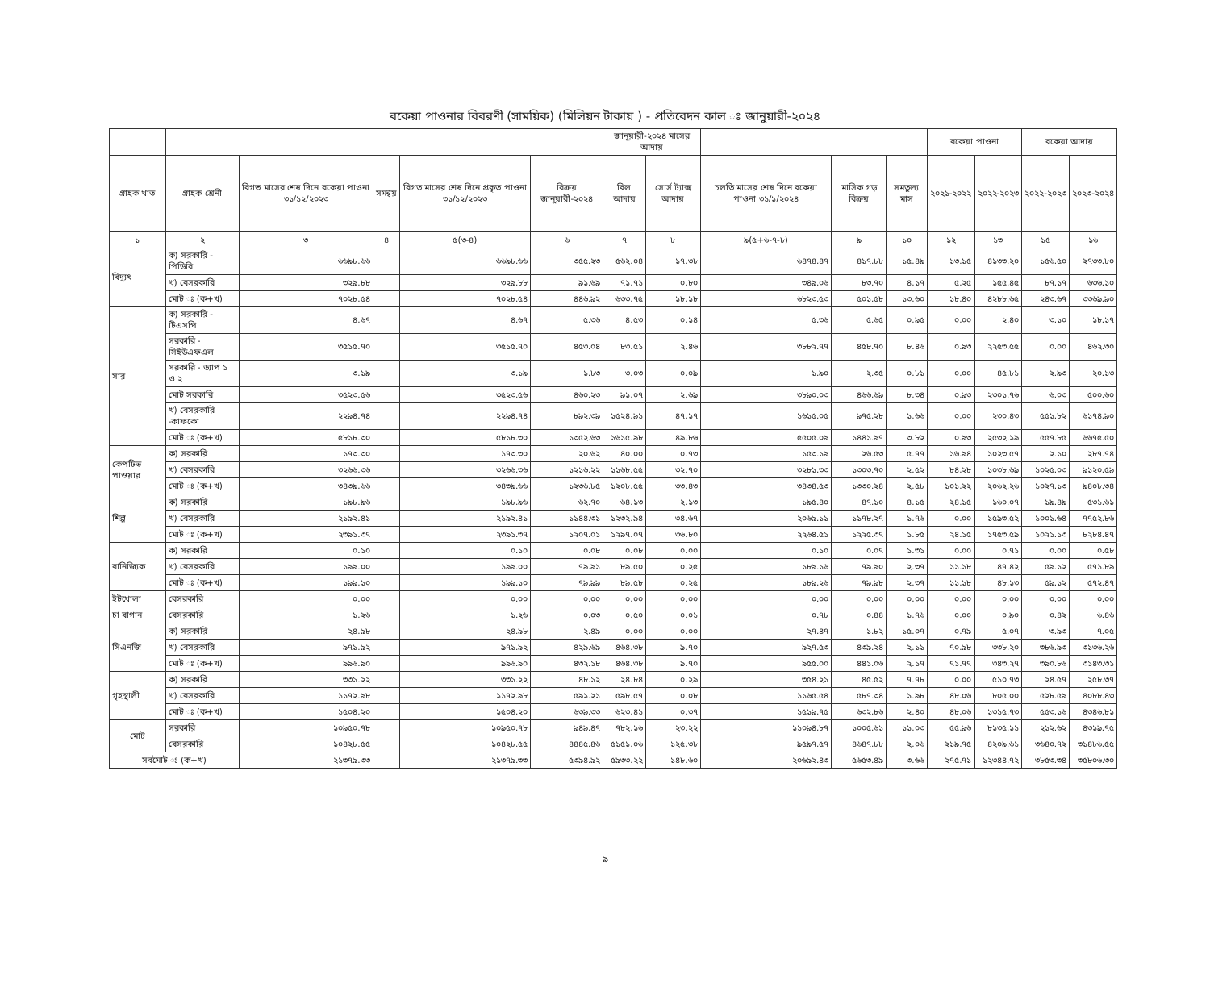বকেয়া পাওনার বিবরণী (সাময়িক) (মিলিয়ন টাকায় ) - প্রতিবেদন কাল ঃ জানুয়ারী-২০২৪
| | | | | | | জানুয়ারী-২০২৪ মাসের আদায় | | | | | বকেয়া পাওনা | | বকেয়া আদায় | |
| --- | --- | --- | --- | --- | --- | --- | --- | --- | --- | --- | --- | --- | --- | --- |
| গ্রাহক খাত | গ্রাহক শ্রেনী | বিগত মাসের শেষ দিনে বকেয়া পাওনা ৩১/১২/২০২৩ | সমন্বয় | বিগত মাসের শেষ দিনে প্রকৃত পাওনা ৩১/১২/২০২৩ | বিক্রয় জানুয়ারী-২০২৪ | বিল আদায় | সোর্স ট্যাক্স আদায় | চলতি মাসের শেষ দিনে বকেয়া পাওনা ৩১/১/২০২৪ | মাসিক গড় বিক্রয় | সমতুল্য মাস | ২০২১-২০২২ | ২০২২-২০২৩ | ২০২২-২০২৩ | ২০২৩-২০২৪ |
| ১ | ২ | ৩ | ৪ | ৫(৩-৪) | ৬ | ৭ | ৮ | ৯(৫+৬-৭-৮) | ৯ | ১০ | ১২ | ১৩ | ১৫ | ১৬ |
| বিদ্যুৎ | ক) সরকারি - পিডিবি | ৬৬৯৮.৬৬ | | ৬৬৯৮.৬৬ | ৩৫৫.২৩ | ৫৬২.০৪ | ১৭.৩৮ | ৬৪৭৪.৪৭ | ৪১৭.৮৮ | ১৫.৪৯ | ১৩.১৫ | ৪১৩৩.২০ | ১৫৬.৫০ | ২৭৩৩.৮০ |
| | খ) বেসরকারি | ৩২৯.৮৮ | | ৩২৯.৮৮ | ৯১.৬৯ | ৭১.৭১ | ০.৮০ | ৩৪৯.০৬ | ৮৩.৭০ | ৪.১৭ | ৫.২৫ | ১৫৫.৪৫ | ৮৭.১৭ | ৬৩৬.১০ |
| | মোট ঃ (ক+খ) | ৭০২৮.৫৪ | | ৭০২৮.৫৪ | ৪৪৬.৯২ | ৬৩৩.৭৫ | ১৮.১৮ | ৬৮২৩.৫৩ | ৫০১.৫৮ | ১৩.৬০ | ১৮.৪০ | ৪২৮৮.৬৫ | ২৪৩.৬৭ | ৩৩৬৯.৯০ |
| সার | ক) সরকারি - টিএসপি | ৪.৬৭ | | ৪.৬৭ | ৫.৩৬ | ৪.৫৩ | ০.১৪ | ৫.৩৬ | ৫.৬৫ | ০.৯৫ | ০.০০ | ২.৪০ | ৩.১০ | ১৮.১৭ |
| | সরকারি - সিইউএফএল | ৩৫১৫.৭০ | | ৩৫১৫.৭০ | ৪৫৩.০৪ | ৮৩.৫১ | ২.৪৬ | ৩৮৮২.৭৭ | ৪৫৮.৭০ | ৮.৪৬ | ০.৯৩ | ২২৫৩.৫৫ | ০.০০ | ৪৬২.৩০ |
| | সরকারি - ড্যাপ ১ ও ২ | ৩.১৯ | | ৩.১৯ | ১.৮৩ | ৩.০৩ | ০.০৯ | ১.৯০ | ২.৩৫ | ০.৮১ | ০.০০ | ৪৫.৮১ | ২.৯৩ | ২০.১৩ |
| | মোট সরকারি | ৩৫২৩.৫৬ | | ৩৫২৩.৫৬ | ৪৬০.২৩ | ৯১.০৭ | ২.৬৯ | ৩৮৯০.০৩ | ৪৬৬.৬৯ | ৮.৩৪ | ০.৯৩ | ২৩০১.৭৬ | ৬.০৩ | ৫০০.৬০ |
| | খ) বেসরকারি -কাফকো | ২২৯৪.৭৪ | | ২২৯৪.৭৪ | ৮৯২.৩৯ | ১৫২৪.৯১ | ৪৭.১৭ | ১৬১৫.০৫ | ৯৭৫.২৮ | ১.৬৬ | ০.০০ | ২৩০.৪৩ | ৫৫১.৮২ | ৬১৭৪.৯০ |
| | মোট ঃ (ক+খ) | ৫৮১৮.৩০ | | ৫৮১৮.৩০ | ১৩৫২.৬৩ | ১৬১৫.৯৮ | ৪৯.৮৬ | ৫৫০৫.০৯ | ১৪৪১.৯৭ | ৩.৮২ | ০.৯৩ | ২৫৩২.১৯ | ৫৫৭.৮৫ | ৬৬৭৫.৫০ |
| কেপটিভ পাওয়ার | ক) সরকারি | ১৭৩.৩০ | | ১৭৩.৩০ | ২০.৬২ | ৪০.০০ | ০.৭৩ | ১৫৩.১৯ | ২৬.৫৩ | ৫.৭৭ | ১৬.৯৪ | ১০২৩.৫৭ | ২.১০ | ২৮৭.৭৪ |
| | খ) বেসরকারি | ৩২৬৬.৩৬ | | ৩২৬৬.৩৬ | ১২১৬.২২ | ১১৬৮.৫৫ | ৩২.৭০ | ৩২৮১.৩৩ | ১৩০৩.৭০ | ২.৫২ | ৮৪.২৮ | ১০৩৮.৬৯ | ১০২৫.০৩ | ৯১২০.৫৯ |
| | মোট ঃ (ক+খ) | ৩৪৩৯.৬৬ | | ৩৪৩৯.৬৬ | ১২৩৬.৮৫ | ১২০৮.৫৫ | ৩৩.৪৩ | ৩৪৩৪.৫৩ | ১৩৩০.২৪ | ২.৫৮ | ১০১.২২ | ২০৬২.২৬ | ১০২৭.১৩ | ৯৪০৮.৩৪ |
| শিল্প | ক) সরকারি | ১৯৮.৯৬ | | ১৯৮.৯৬ | ৬২.৭০ | ৬৪.১৩ | ২.১৩ | ১৯৫.৪০ | ৪৭.১০ | ৪.১৫ | ২৪.১৫ | ১৬০.০৭ | ১৯.৪৯ | ৫৩১.৬১ |
| | খ) বেসরকারি | ২১৯২.৪১ | | ২১৯২.৪১ | ১১৪৪.৩১ | ১২৩২.৯৪ | ৩৪.৬৭ | ২০৬৯.১১ | ১১৭৮.২৭ | ১.৭৬ | ০.০০ | ১৫৯৩.৫২ | ১০০১.৬৪ | ৭৭৫২.৮৬ |
| | মোট ঃ (ক+খ) | ২৩৯১.৩৭ | | ২৩৯১.৩৭ | ১২০৭.০১ | ১২৯৭.০৭ | ৩৬.৮০ | ২২৬৪.৫১ | ১২২৫.৩৭ | ১.৮৫ | ২৪.১৫ | ১৭৫৩.৫৯ | ১০২১.১৩ | ৮২৮৪.৪৭ |
| বানিজ্যিক | ক) সরকারি | ০.১০ | | ০.১০ | ০.০৮ | ০.০৮ | ০.০০ | ০.১০ | ০.০৭ | ১.৩১ | ০.০০ | ০.৭১ | ০.০০ | ০.৫৮ |
| | খ) বেসরকারি | ১৯৯.০০ | | ১৯৯.০০ | ৭৯.৯১ | ৮৯.৫০ | ০.২৫ | ১৮৯.১৬ | ৭৯.৯০ | ২.৩৭ | ১১.১৮ | ৪৭.৪২ | ৫৯.১২ | ৫৭১.৮৯ |
| | মোট ঃ (ক+খ) | ১৯৯.১০ | | ১৯৯.১০ | ৭৯.৯৯ | ৮৯.৫৮ | ০.২৫ | ১৮৯.২৬ | ৭৯.৯৮ | ২.৩৭ | ১১.১৮ | ৪৮.১৩ | ৫৯.১২ | ৫৭২.৪৭ |
| ইটখোলা | বেসরকারি | ০.০০ | | ০.০০ | ০.০০ | ০.০০ | ০.০০ | ০.০০ | ০.০০ | ০.০০ | ০.০০ | ০.০০ | ০.০০ | ০.০০ |
| চা বাগান | বেসরকারি | ১.২৬ | | ১.২৬ | ০.০৩ | ০.৫০ | ০.০১ | ০.৭৮ | ০.৪৪ | ১.৭৬ | ০.০০ | ০.৯০ | ০.৪২ | ৬.৪৬ |
| সিএনজি | ক) সরকারি | ২৪.৯৮ | | ২৪.৯৮ | ২.৪৯ | ০.০০ | ০.০০ | ২৭.৪৭ | ১.৮২ | ১৫.০৭ | ০.৭৯ | ৫.০৭ | ৩.৯৩ | ৭.০৫ |
| | খ) বেসরকারি | ৯৭১.৯২ | | ৯৭১.৯২ | ৪২৯.৬৯ | ৪৬৪.৩৮ | ৯.৭০ | ৯২৭.৫৩ | ৪৩৯.২৪ | ২.১১ | ৭০.৯৮ | ৩৩৮.২০ | ৩৮৬.৯৩ | ৩১৩৬.২৬ |
| | মোট ঃ (ক+খ) | ৯৯৬.৯০ | | ৯৯৬.৯০ | ৪৩২.১৮ | ৪৬৪.৩৮ | ৯.৭০ | ৯৫৫.০০ | ৪৪১.০৬ | ২.১৭ | ৭১.৭৭ | ৩৪৩.২৭ | ৩৯০.৮৬ | ৩১৪৩.৩১ |
| গৃহস্থালী | ক) সরকারি | ৩৩১.২২ | | ৩৩১.২২ | ৪৮.১২ | ২৪.৮৪ | ০.২৯ | ৩৫৪.২১ | ৪৫.৫২ | ৭.৭৮ | ০.০০ | ৫১০.৭৩ | ২৪.৫৭ | ২৫৮.৩৭ |
| | খ) বেসরকারি | ১১৭২.৯৮ | | ১১৭২.৯৮ | ৫৯১.২১ | ৫৯৮.৫৭ | ০.০৮ | ১১৬৫.৫৪ | ৫৮৭.৩৪ | ১.৯৮ | ৪৮.০৬ | ৮০৫.০০ | ৫২৮.৫৯ | ৪০৮৮.৪৩ |
| | মোট ঃ (ক+খ) | ১৫০৪.২০ | | ১৫০৪.২০ | ৬৩৯.৩৩ | ৬২৩.৪১ | ০.৩৭ | ১৫১৯.৭৫ | ৬৩২.৮৬ | ২.৪০ | ৪৮.০৬ | ১৩১৫.৭৩ | ৫৫৩.১৬ | ৪৩৪৬.৮১ |
| মোট | সরকারি | ১০৯৫০.৭৮ | | ১০৯৫০.৭৮ | ৯৪৯.৪৭ | ৭৮২.১৬ | ২৩.২২ | ১১০৯৪.৮৭ | ১০০৫.৬১ | ১১.০৩ | ৫৫.৯৬ | ৮১৩৫.১১ | ২১২.৬২ | ৪৩১৯.৭৫ |
| | বেসরকারি | ১০৪২৮.৫৫ | | ১০৪২৮.৫৫ | ৪৪৪৫.৪৬ | ৫১৫১.০৬ | ১২৫.৩৮ | ৯৫৯৭.৫৭ | ৪৬৪৭.৮৮ | ২.০৬ | ২১৯.৭৫ | ৪২০৯.৬১ | ৩৬৪০.৭২ | ৩১৪৮৬.৫৫ |
| সর্বমোট ঃ (ক+খ) | | ২১৩৭৯.৩৩ | | ২১৩৭৯.৩৩ | ৫৩৯৪.৯২ | ৫৯৩৩.২২ | ১৪৮.৬০ | ২০৬৯২.৪৩ | ৫৬৫৩.৪৯ | ৩.৬৬ | ২৭৫.৭১ | ১২৩৪৪.৭২ | ৩৮৫৩.৩৪ | ৩৫৮০৬.৩০ |
৯